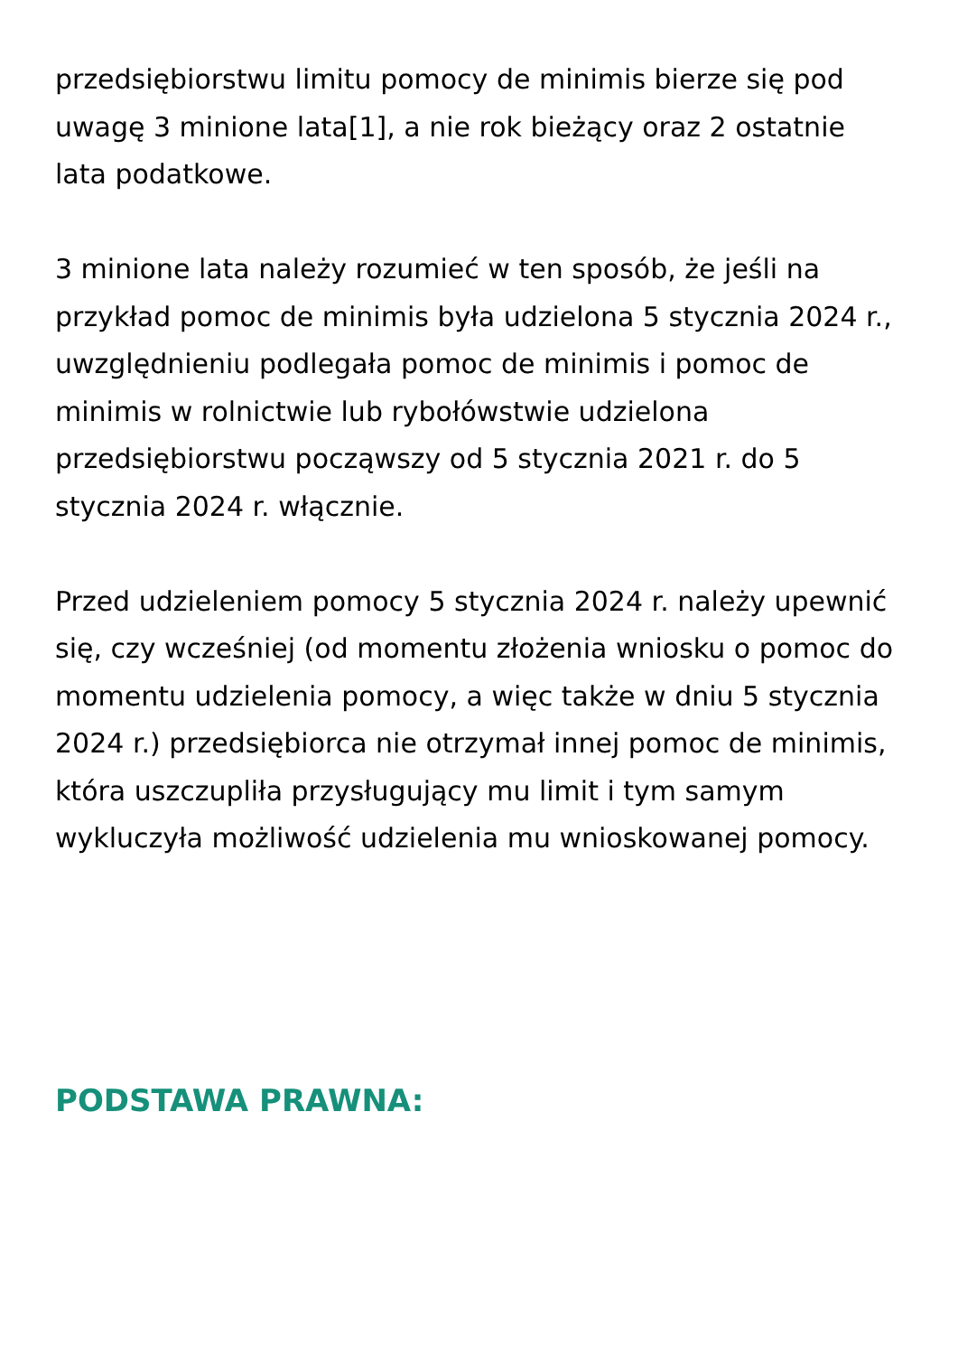przedsiębiorstwu limitu pomocy de minimis bierze się pod uwagę 3 minione lata[1], a nie rok bieżący oraz 2 ostatnie lata podatkowe.
3 minione lata należy rozumieć w ten sposób, że jeśli na przykład pomoc de minimis była udzielona 5 stycznia 2024 r., uwzględnieniu podlegała pomoc de minimis i pomoc de minimis w rolnictwie lub rybołówstwie udzielona przedsiębiorstwu począwszy od 5 stycznia 2021 r. do 5 stycznia 2024 r. włącznie.
Przed udzieleniem pomocy 5 stycznia 2024 r. należy upewnić się, czy wcześniej (od momentu złożenia wniosku o pomoc do momentu udzielenia pomocy, a więc także w dniu 5 stycznia 2024 r.) przedsiębiorca nie otrzymał innej pomoc de minimis, która uszczupliła przysługujący mu limit i tym samym wykluczyła możliwość udzielenia mu wnioskowanej pomocy.
PODSTAWA PRAWNA: